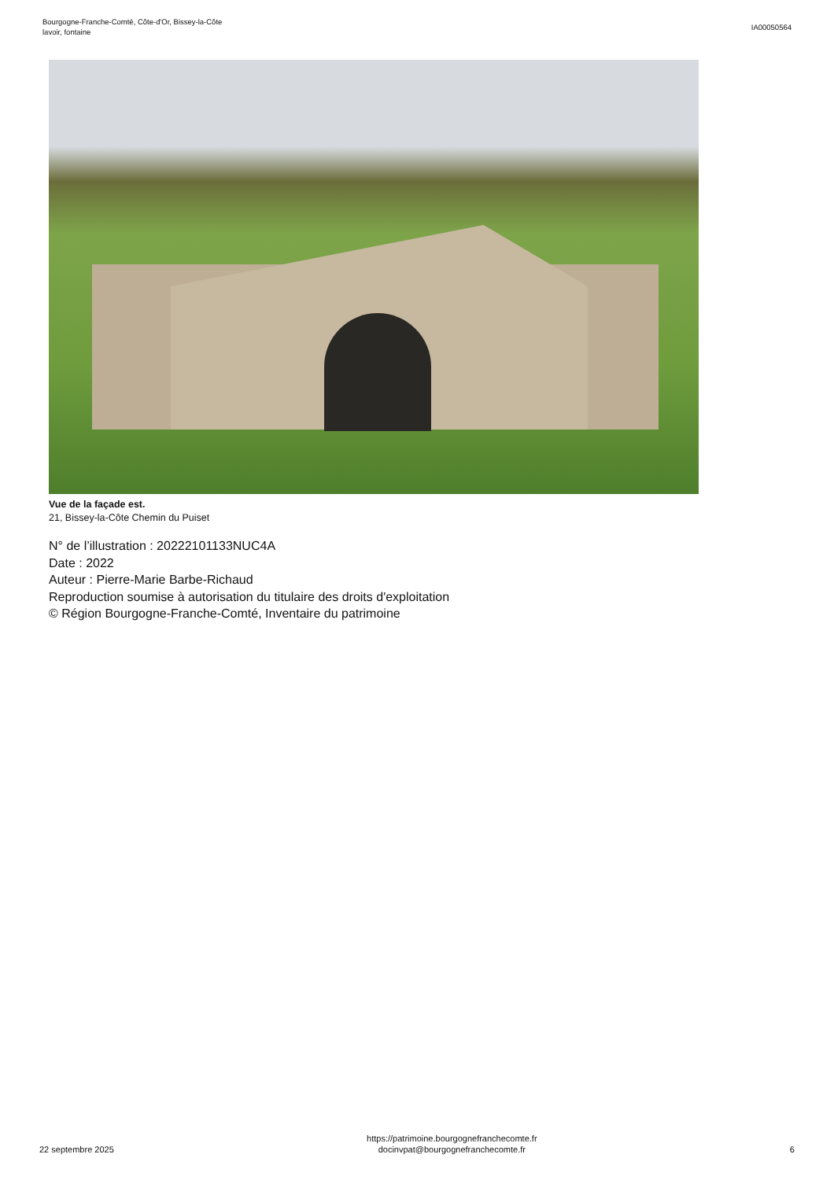Bourgogne-Franche-Comté, Côte-d'Or, Bissey-la-Côte
lavoir, fontaine
IA00050564
Vue de la façade est.
21, Bissey-la-Côte Chemin du Puiset
N° de l’illustration : 20222101133NUC4A
Date : 2022
Auteur : Pierre-Marie Barbe-Richaud
Reproduction soumise à autorisation du titulaire des droits d'exploitation
© Région Bourgogne-Franche-Comté, Inventaire du patrimoine
22 septembre 2025
https://patrimoine.bourgognefranchecomte.fr
docinvpat@bourgognefranchecomte.fr
6